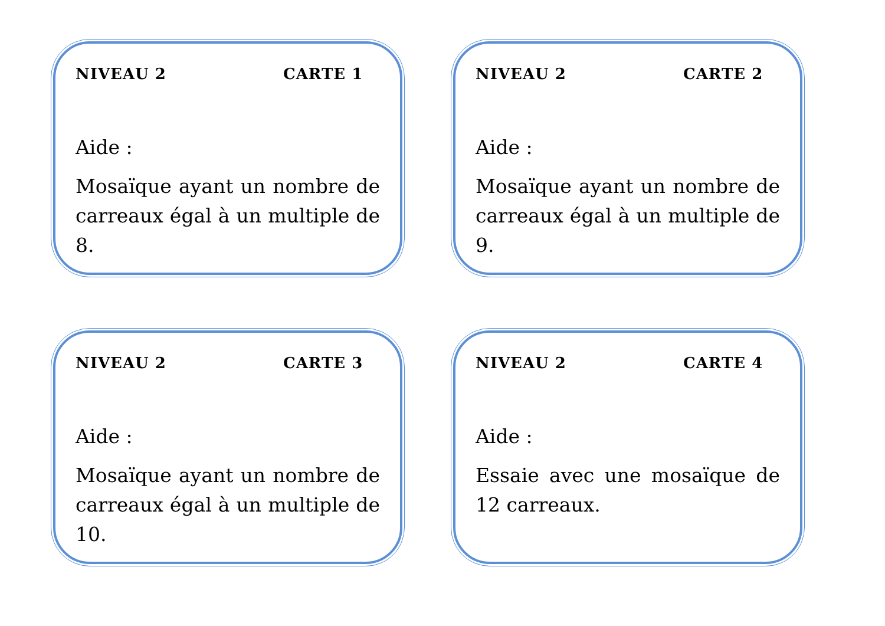NIVEAU 2 CARTE 1
Aide :
Mosaïque ayant un nombre de carreaux égal à un multiple de 8.
NIVEAU 2 CARTE 2
Aide :
Mosaïque ayant un nombre de carreaux égal à un multiple de 9.
NIVEAU 2 CARTE 3
Aide :
Mosaïque ayant un nombre de carreaux égal à un multiple de 10.
NIVEAU 2 CARTE 4
Aide :
Essaie avec une mosaïque de 12 carreaux.